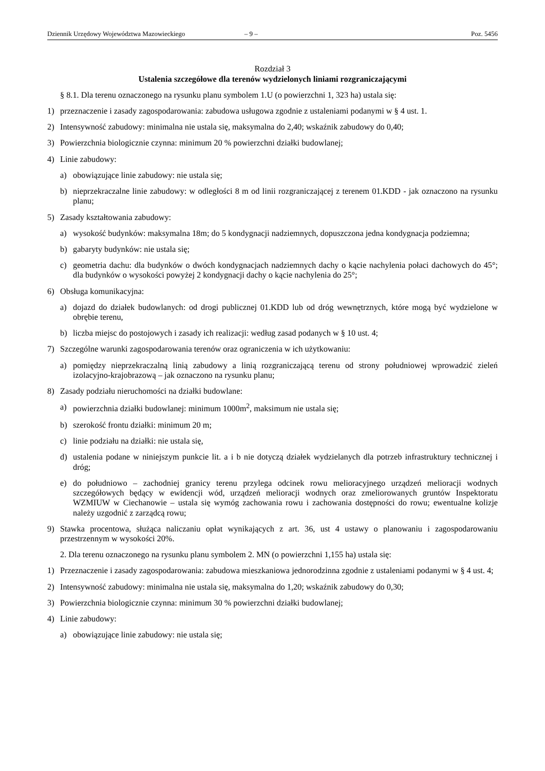Dziennik Urzędowy Województwa Mazowieckiego – 9 – Poz. 5456
Rozdział 3
Ustalenia szczegółowe dla terenów wydzielonych liniami rozgraniczającymi
§ 8.1. Dla terenu oznaczonego na rysunku planu symbolem 1.U (o powierzchni 1, 323 ha) ustala się:
1) przeznaczenie i zasady zagospodarowania: zabudowa usługowa zgodnie z ustaleniami podanymi w § 4 ust. 1.
2) Intensywność zabudowy: minimalna nie ustala się, maksymalna do 2,40; wskaźnik zabudowy do 0,40;
3) Powierzchnia biologicznie czynna: minimum 20 % powierzchni działki budowlanej;
4) Linie zabudowy:
a) obowiązujące linie zabudowy: nie ustala się;
b) nieprzekraczalne linie zabudowy: w odległości 8 m od linii rozgraniczającej z terenem 01.KDD - jak oznaczono na rysunku planu;
5) Zasady kształtowania zabudowy:
a) wysokość budynków: maksymalna 18m; do 5 kondygnacji nadziemnych, dopuszczona jedna kondygnacja podziemna;
b) gabaryty budynków: nie ustala się;
c) geometria dachu: dla budynków o dwóch kondygnacjach nadziemnych dachy o kącie nachylenia połaci dachowych do 45°; dla budynków o wysokości powyżej 2 kondygnacji dachy o kącie nachylenia do 25°;
6) Obsługa komunikacyjna:
a) dojazd do działek budowlanych: od drogi publicznej 01.KDD lub od dróg wewnętrznych, które mogą być wydzielone w obrębie terenu,
b) liczba miejsc do postojowych i zasady ich realizacji: według zasad podanych w § 10 ust. 4;
7) Szczególne warunki zagospodarowania terenów oraz ograniczenia w ich użytkowaniu:
a) pomiędzy nieprzekraczalną linią zabudowy a linią rozgraniczającą terenu od strony południowej wprowadzić zieleń izolacyjno-krajobrazową – jak oznaczono na rysunku planu;
8) Zasady podziału nieruchomości na działki budowlane:
a) powierzchnia działki budowlanej: minimum 1000m<sup>2</sup>, maksimum nie ustala się;
b) szerokość frontu działki: minimum 20 m;
c) linie podziału na działki: nie ustala się,
d) ustalenia podane w niniejszym punkcie lit. a i b nie dotyczą działek wydzielanych dla potrzeb infrastruktury technicznej i dróg;
e) do południowo – zachodniej granicy terenu przylega odcinek rowu melioracyjnego urządzeń melioracji wodnych szczegółowych będący w ewidencji wód, urządzeń melioracji wodnych oraz zmeliorowanych gruntów Inspektoratu WZMIUW w Ciechanowie – ustala się wymóg zachowania rowu i zachowania dostępności do rowu; ewentualne kolizje należy uzgodnić z zarządcą rowu;
9) Stawka procentowa, służąca naliczaniu opłat wynikających z art. 36, ust 4 ustawy o planowaniu i zagospodarowaniu przestrzennym w wysokości 20%.
2. Dla terenu oznaczonego na rysunku planu symbolem 2. MN (o powierzchni 1,155 ha) ustala się:
1) Przeznaczenie i zasady zagospodarowania: zabudowa mieszkaniowa jednorodzinna zgodnie z ustaleniami podanymi w § 4 ust. 4;
2) Intensywność zabudowy: minimalna nie ustala się, maksymalna do 1,20; wskaźnik zabudowy do 0,30;
3) Powierzchnia biologicznie czynna: minimum 30 % powierzchni działki budowlanej;
4) Linie zabudowy:
a) obowiązujące linie zabudowy: nie ustala się;